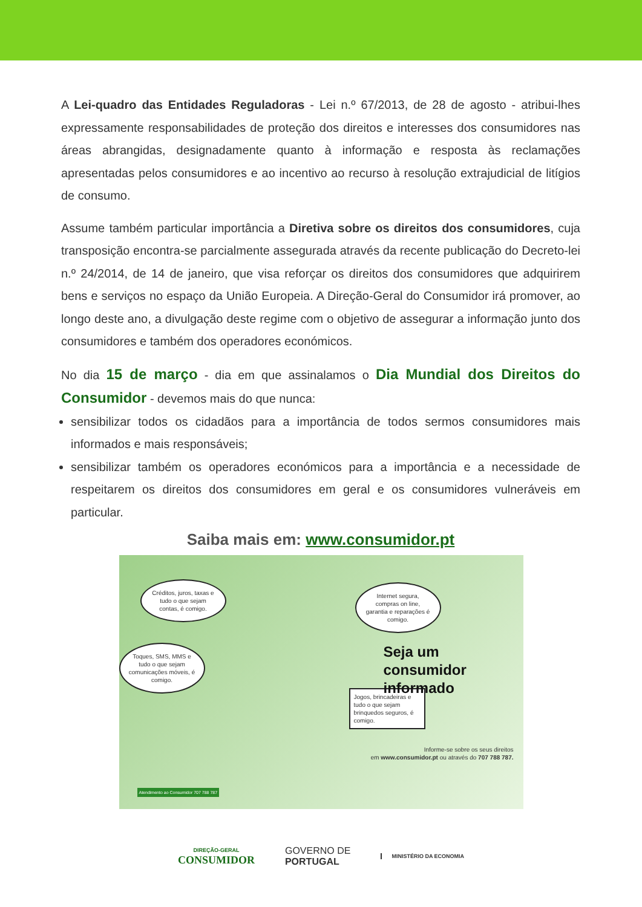A Lei-quadro das Entidades Reguladoras - Lei n.º 67/2013, de 28 de agosto - atribui-lhes expressamente responsabilidades de proteção dos direitos e interesses dos consumidores nas áreas abrangidas, designadamente quanto à informação e resposta às reclamações apresentadas pelos consumidores e ao incentivo ao recurso à resolução extrajudicial de litígios de consumo.
Assume também particular importância a Diretiva sobre os direitos dos consumidores, cuja transposição encontra-se parcialmente assegurada através da recente publicação do Decreto-lei n.º 24/2014, de 14 de janeiro, que visa reforçar os direitos dos consumidores que adquirirem bens e serviços no espaço da União Europeia. A Direção-Geral do Consumidor irá promover, ao longo deste ano, a divulgação deste regime com o objetivo de assegurar a informação junto dos consumidores e também dos operadores económicos.
No dia 15 de março - dia em que assinalamos o Dia Mundial dos Direitos do Consumidor - devemos mais do que nunca:
sensibilizar todos os cidadãos para a importância de todos sermos consumidores mais informados e mais responsáveis;
sensibilizar também os operadores económicos para a importância e a necessidade de respeitarem os direitos dos consumidores em geral e os consumidores vulneráveis em particular.
Saiba mais em: www.consumidor.pt
Créditos, juros, taxas e tudo o que sejam contas, é comigo.
Internet segura, compras on line, garantia e reparações é comigo.
Toques, SMS, MMS e tudo o que sejam comunicações móveis, é comigo.
Jogos, brincadeiras e tudo o que sejam brinquedos seguros, é comigo.
Seja um consumidor
informado
Informe-se sobre os seus direitos
em www.consumidor.pt ou através do 707 788 787.
Atendimento ao Consumidor 707 788 787
DIREÇÃO-GERAL
CONSUMIDOR
GOVERNO DE
PORTUGAL
MINISTÉRIO DA ECONOMIA